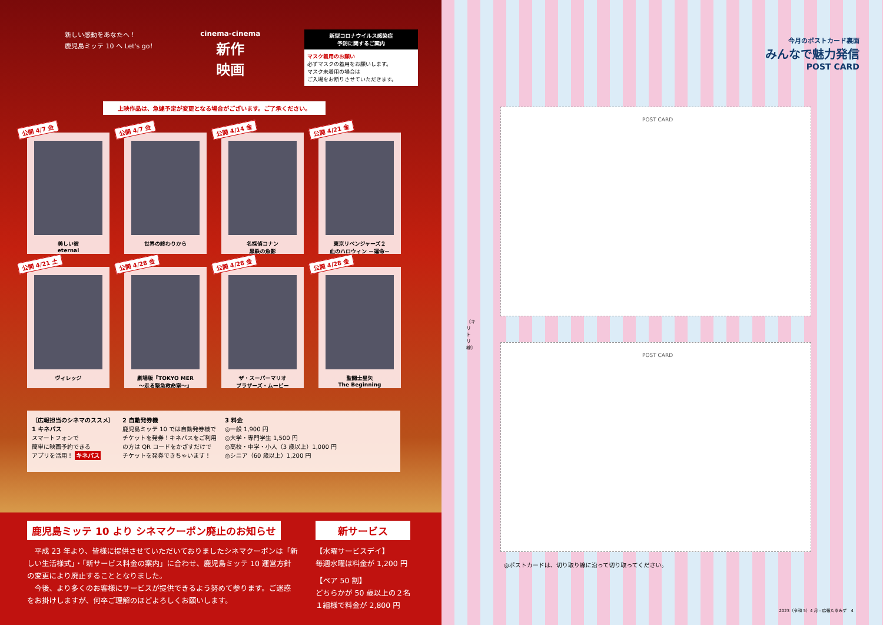新しい感動をあなたへ！
鹿児島ミッテ 10 へ Let's go！
cinema-cinema
新作
映画
新型コロナウイルス感染症
予防に関するご案内
マスク着用のお願い
必ずマスクの着用をお願いします。
マスク未着用の場合は
ご入場をお断りさせていただきます。
上映作品は、急遽予定が変更となる場合がございます。ご了承ください。
公開 4/7 金
美しい彼
eternal
公開 4/7 金
世界の終わりから
公開 4/14 金
名探偵コナン
黒鉄の魚影
公開 4/21 金
東京リベンジャーズ２
血のハロウィン －運命－
公開 4/21 土
ヴィレッジ
公開 4/28 金
劇場版『TOKYO MER
～走る緊急救命室～』
公開 4/28 金
ザ・スーパーマリオ
ブラザーズ・ムービー
公開 4/28 金
聖闘士星矢
The Beginning
〔広報担当のシネマのススメ〕
1 キネパス
スマートフォンで
簡単に映画予約できる
アプリを活用！ キネパス
2 自動発券機
鹿児島ミッテ 10 では自動発券機で
チケットを発券！キネパスをご利用
の方は QR コードをかざすだけで
チケットを発券できちゃいます！
3 料金
◎一般 1,900 円
◎大学・専門学生 1,500 円
◎高校・中学・小人（3 歳以上）1,000 円
◎シニア（60 歳以上）1,200 円
鹿児島ミッテ 10 より シネマクーポン廃止のお知らせ
　平成 23 年より、皆様に提供させていただいておりましたシネマクーポンは「新しい生活様式」・「新サービス料金の案内」に合わせ、鹿児島ミッテ 10 運営方針の変更により廃止することとなりました。
　今後、より多くのお客様にサービスが提供できるよう努めて参ります。ご迷惑をお掛けしますが、何卒ご理解のほどよろしくお願いします。
新サービス
【水曜サービスデイ】
毎週水曜は料金が 1,200 円
【ペア 50 割】
どちらかが 50 歳以上の２名
１組様で料金が 2,800 円
〔キリトリ線〕
今月のポストカード裏面
みんなで魅力発信
POST CARD
POST CARD
POST CARD
◎ポストカードは、切り取り線に沿って切り取ってください。
2023（令和 5）4 月 - 広報たるみず　4